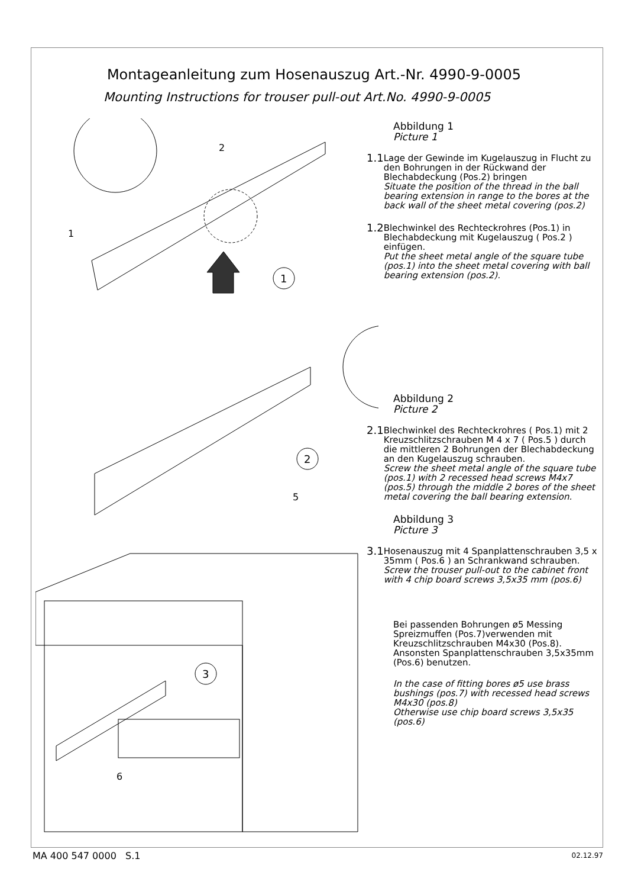Montageanleitung zum Hosenauszug Art.-Nr. 4990-9-0005
Mounting Instructions for trouser pull-out Art.No. 4990-9-0005
2
1
1
2
5
3
6
Abbildung 1
Picture 1
1.1
Lage der Gewinde im Kugelauszug in Flucht zu den Bohrungen in der Rückwand der Blechabdeckung (Pos.2) bringen
Situate the position of the thread in the ball bearing extension in range to the bores at the back wall of the sheet metal covering (pos.2)
1.2
Blechwinkel des Rechteckrohres (Pos.1) in Blechabdeckung mit Kugelauszug ( Pos.2 ) einfügen.
Put the sheet metal angle of the square tube (pos.1) into the sheet metal covering with ball bearing extension (pos.2).
Abbildung 2
Picture 2
2.1
Blechwinkel des Rechteckrohres ( Pos.1) mit 2 Kreuzschlitzschrauben M 4 x 7 ( Pos.5 ) durch die mittleren 2 Bohrungen der Blechabdeckung an den Kugelauszug schrauben.
Screw the sheet metal angle of the square tube (pos.1) with 2 recessed head screws M4x7 (pos.5) through the middle 2 bores of the sheet metal covering the ball bearing extension.
Abbildung 3
Picture 3
3.1
Hosenauszug mit 4 Spanplattenschrauben 3,5 x 35mm ( Pos.6 ) an Schrankwand schrauben.
Screw the trouser pull-out to the cabinet front with 4 chip board screws 3,5x35 mm (pos.6)
Bei passenden Bohrungen ø5 Messing Spreizmuffen (Pos.7)verwenden mit Kreuzschlitzschrauben M4x30 (Pos.8). Ansonsten Spanplattenschrauben 3,5x35mm (Pos.6) benutzen.
In the case of fitting bores ø5 use brass bushings (pos.7) with recessed head screws M4x30 (pos.8)
Otherwise use chip board screws 3,5x35 (pos.6)
MA 400 547 0000 S.1 02.12.97